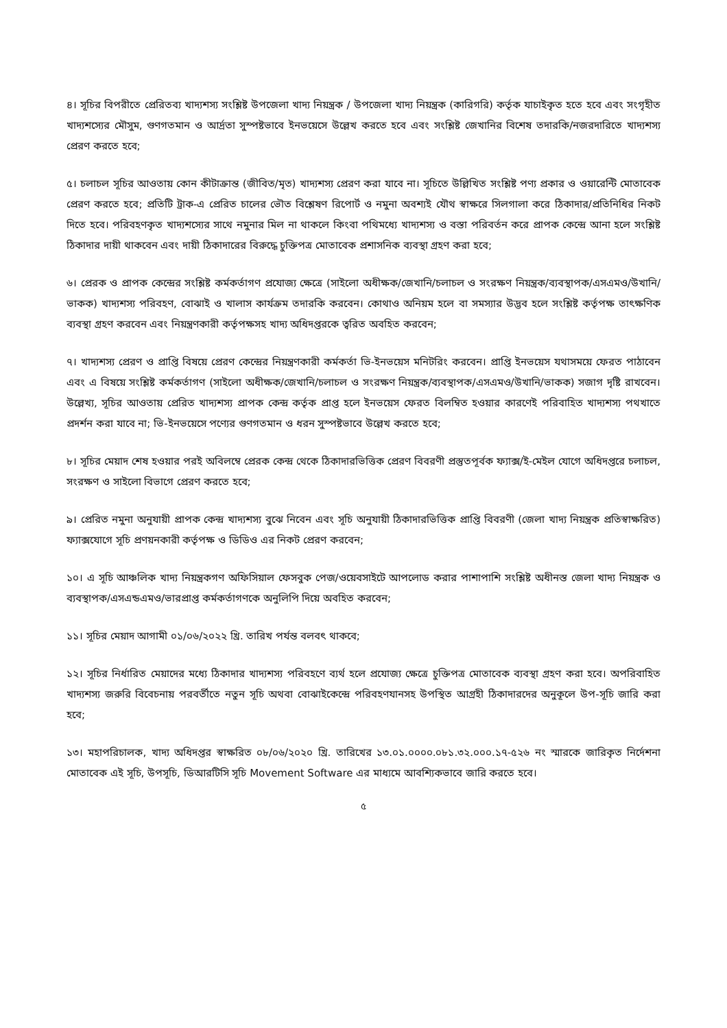৪। সূচির বিপরীতে প্রেরিতব্য খাদ্যশস্য সংশ্লিষ্ট উপজেলা খাদ্য নিয়ন্ত্রক / উপজেলা খাদ্য নিয়ন্ত্রক (কারিগরি) কর্তৃক যাচাইকৃত হতে হবে এবং সংগৃহীত খাদ্যশস্যের মৌসুম, গুণগতমান ও আর্দ্রতা সুস্পষ্টভাবে ইনভয়েসে উল্লেখ করতে হবে এবং সংশ্লিষ্ট জেখানির বিশেষ তদারকি/নজরদারিতে খাদ্যশস্য প্রেরণ করতে হবে;
৫। চলাচল সূচির আওতায় কোন কীটাক্রান্ত (জীবিত/মৃত) খাদ্যশস্য প্রেরণ করা যাবে না। সূচিতে উল্লিখিত সংশ্লিষ্ট পণ্য প্রকার ও ওয়ারেন্টি মোতাবেক প্রেরণ করতে হবে; প্রতিটি ট্রাক-এ প্রেরিত চালের ভৌত বিশ্লেষণ রিপোর্ট ও নমুনা অবশ্যই যৌথ স্বাক্ষরে সিলগালা করে ঠিকাদার/প্রতিনিধির নিকট দিতে হবে। পরিবহণকৃত খাদ্যশস্যের সাথে নমুনার মিল না থাকলে কিংবা পথিমধ্যে খাদ্যশস্য ও বস্তা পরিবর্তন করে প্রাপক কেন্দ্রে আনা হলে সংশ্লিষ্ট ঠিকাদার দায়ী থাকবেন এবং দায়ী ঠিকাদারের বিরুদ্ধে চুক্তিপত্র মোতাবেক প্রশাসনিক ব্যবস্থা গ্রহণ করা হবে;
৬। প্রেরক ও প্রাপক কেন্দ্রের সংশ্লিষ্ট কর্মকর্তাগণ প্রযোজ্য ক্ষেত্রে (সাইলো অধীক্ষক/জেখানি/চলাচল ও সংরক্ষণ নিয়ন্ত্রক/ব্যবস্থাপক/এসএমও/উখানি/ভাকক) খাদ্যশস্য পরিবহণ, বোঝাই ও খালাস কার্যক্রম তদারকি করবেন। কোথাও অনিয়ম হলে বা সমস্যার উদ্ভব হলে সংশ্লিষ্ট কর্তৃপক্ষ তাৎক্ষণিক ব্যবস্থা গ্রহণ করবেন এবং নিয়ন্ত্রণকারী কর্তৃপক্ষসহ খাদ্য অধিদপ্তরকে ত্বরিত অবহিত করবেন;
৭। খাদ্যশস্য প্রেরণ ও প্রাপ্তি বিষয়ে প্রেরণ কেন্দ্রের নিয়ন্ত্রণকারী কর্মকর্তা ভি-ইনভয়েস মনিটরিং করবেন। প্রাপ্তি ইনভয়েস যথাসময়ে ফেরত পাঠাবেন এবং এ বিষয়ে সংশ্লিষ্ট কর্মকর্তাগণ (সাইলো অধীক্ষক/জেখানি/চলাচল ও সংরক্ষণ নিয়ন্ত্রক/ব্যবস্থাপক/এসএমও/উখানি/ভাকক) সজাগ দৃষ্টি রাখবেন। উল্লেখ্য, সূচির আওতায় প্রেরিত খাদ্যশস্য প্রাপক কেন্দ্র কর্তৃক প্রাপ্ত হলে ইনভয়েস ফেরত বিলম্বিত হওয়ার কারণেই পরিবাহিত খাদ্যশস্য পথখাতে প্রদর্শন করা যাবে না; ভি-ইনভয়েসে পণ্যের গুণগতমান ও ধরন সুস্পষ্টভাবে উল্লেখ করতে হবে;
৮। সূচির মেয়াদ শেষ হওয়ার পরই অবিলম্বে প্রেরক কেন্দ্র থেকে ঠিকাদারভিত্তিক প্রেরণ বিবরণী প্রস্তুতপূর্বক ফ্যাক্স/ই-মেইল যোগে অধিদপ্তরে চলাচল, সংরক্ষণ ও সাইলো বিভাগে প্রেরণ করতে হবে;
৯। প্রেরিত নমুনা অনুযায়ী প্রাপক কেন্দ্র খাদ্যশস্য বুঝে নিবেন এবং সূচি অনুযায়ী ঠিকাদারভিত্তিক প্রাপ্তি বিবরণী (জেলা খাদ্য নিয়ন্ত্রক প্রতিস্বাক্ষরিত) ফ্যাক্সযোগে সূচি প্রণয়নকারী কর্তৃপক্ষ ও ডিডিও এর নিকট প্রেরণ করবেন;
১০। এ সূচি আঞ্চলিক খাদ্য নিয়ন্ত্রকগণ অফিসিয়াল ফেসবুক পেজ/ওয়েবসাইটে আপলোড করার পাশাপাশি সংশ্লিষ্ট অধীনস্ত জেলা খাদ্য নিয়ন্ত্রক ও ব্যবস্থাপক/এসএন্ডএমও/ভারপ্রাপ্ত কর্মকর্তাগণকে অনুলিপি দিয়ে অবহিত করবেন;
১১। সূচির মেয়াদ আগামী ০১/০৬/২০২২ খ্রি. তারিখ পর্যন্ত বলবৎ থাকবে;
১২। সূচির নির্ধারিত মেয়াদের মধ্যে ঠিকাদার খাদ্যশস্য পরিবহণে ব্যর্থ হলে প্রযোজ্য ক্ষেত্রে চুক্তিপত্র মোতাবেক ব্যবস্থা গ্রহণ করা হবে। অপরিবাহিত খাদ্যশস্য জরুরি বিবেচনায় পরবর্তীতে নতুন সূচি অথবা বোঝাইকেন্দ্রে পরিবহণযানসহ উপস্থিত আগ্রহী ঠিকাদারদের অনুকূলে উপ-সূচি জারি করা হবে;
১৩। মহাপরিচালক, খাদ্য অধিদপ্তর স্বাক্ষরিত ০৮/০৬/২০২০ খ্রি. তারিখের ১৩.০১.০০০০.০৮১.৩২.০০০.১৭-৫২৬ নং স্মারকে জারিকৃত নির্দেশনা মোতাবেক এই সূচি, উপসূচি, ডিআরটিসি সূচি Movement Software এর মাধ্যমে আবশ্যিকভাবে জারি করতে হবে।
৫